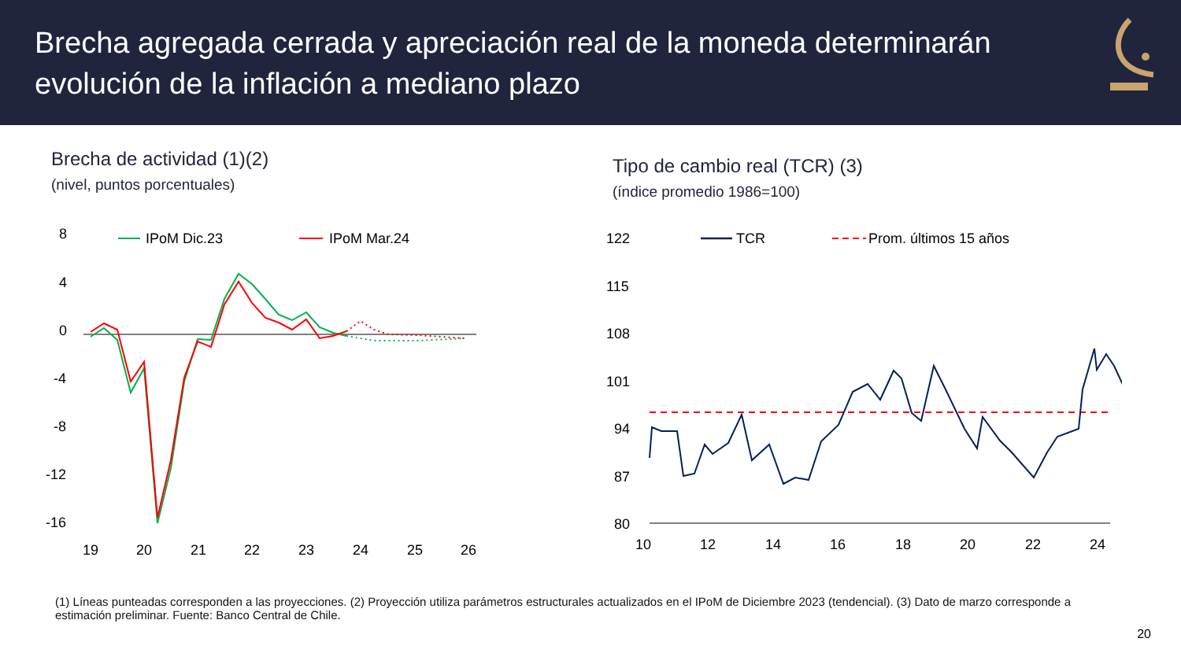Brecha agregada cerrada y apreciación real de la moneda determinarán
evolución de la inflación a mediano plazo
Brecha de actividad (1)(2)
(nivel, puntos porcentuales)
8
4
0
-4
-8
-12
-16
IPoM Dic.23
IPoM Mar.24
19
20
21
22
23
24
25
26
Tipo de cambio real (TCR) (3)
(índice promedio 1986=100)
122
115
108
101
94
87
80
TCR
Prom. últimos 15 años
10
12
14
16
18
20
22
24
(1) Líneas punteadas corresponden a las proyecciones. (2) Proyección utiliza parámetros estructurales actualizados en el IPoM de Diciembre 2023 (tendencial). (3) Dato de marzo corresponde a estimación preliminar. Fuente: Banco Central de Chile.
20